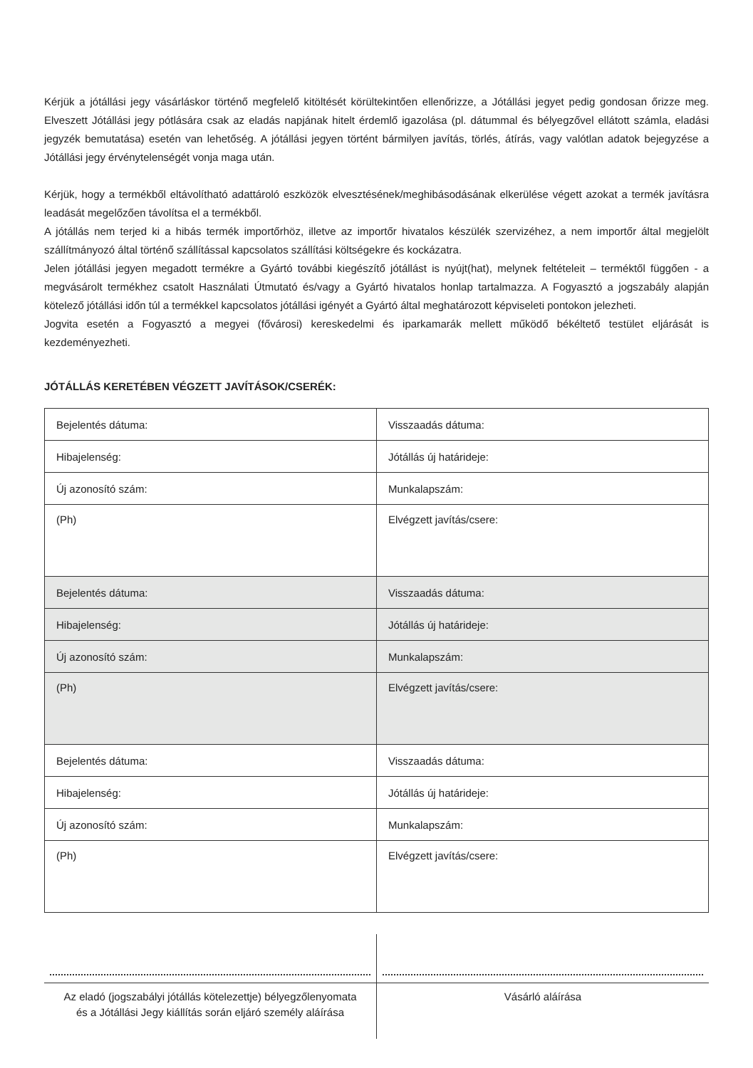Kérjük a jótállási jegy vásárláskor történő megfelelő kitöltését körültekintően ellenőrizze, a Jótállási jegyet pedig gondosan őrizze meg. Elveszett Jótállási jegy pótlására csak az eladás napjának hitelt érdemlő igazolása (pl. dátummal és bélyegzővel ellátott számla, eladási jegyzék bemutatása) esetén van lehetőség. A jótállási jegyen történt bármilyen javítás, törlés, átírás, vagy valótlan adatok bejegyzése a Jótállási jegy érvénytelenségét vonja maga után.
Kérjük, hogy a termékből eltávolítható adattároló eszközök elvesztésének/meghibásodásának elkerülése végett azokat a termék javításra leadását megelőzően távolítsa el a termékből.
A jótállás nem terjed ki a hibás termék importőrhöz, illetve az importőr hivatalos készülék szervizéhez, a nem importőr által megjelölt szállítmányozó által történő szállítással kapcsolatos szállítási költségekre és kockázatra.
Jelen jótállási jegyen megadott termékre a Gyártó további kiegészítő jótállást is nyújt(hat), melynek feltételeit – terméktől függően - a megvásárolt termékhez csatolt Használati Útmutató és/vagy a Gyártó hivatalos honlap tartalmazza. A Fogyasztó a jogszabály alapján kötelező jótállási időn túl a termékkel kapcsolatos jótállási igényét a Gyártó által meghatározott képviseleti pontokon jelezheti.
Jogvita esetén a Fogyasztó a megyei (fővárosi) kereskedelmi és iparkamarák mellett működő békéltető testület eljárását is kezdeményezheti.
JÓTÁLLÁS KERETÉBEN VÉGZETT JAVÍTÁSOK/CSERÉK:
| Bejelentés dátuma: | Visszaadás dátuma: |
| Hibajelenség: | Jótállás új határideje: |
| Új azonosító szám: | Munkalapszám: |
| (Ph) | Elvégzett javítás/csere: |
| Bejelentés dátuma: | Visszaadás dátuma: |
| Hibajelenség: | Jótállás új határideje: |
| Új azonosító szám: | Munkalapszám: |
| (Ph) | Elvégzett javítás/csere: |
| Bejelentés dátuma: | Visszaadás dátuma: |
| Hibajelenség: | Jótállás új határideje: |
| Új azonosító szám: | Munkalapszám: |
| (Ph) | Elvégzett javítás/csere: |
Az eladó (jogszabályi jótállás kötelezettje) bélyegzőlenyomata
és a Jótállási Jegy kiállítás során eljáró személy aláírása
Vásárló aláírása